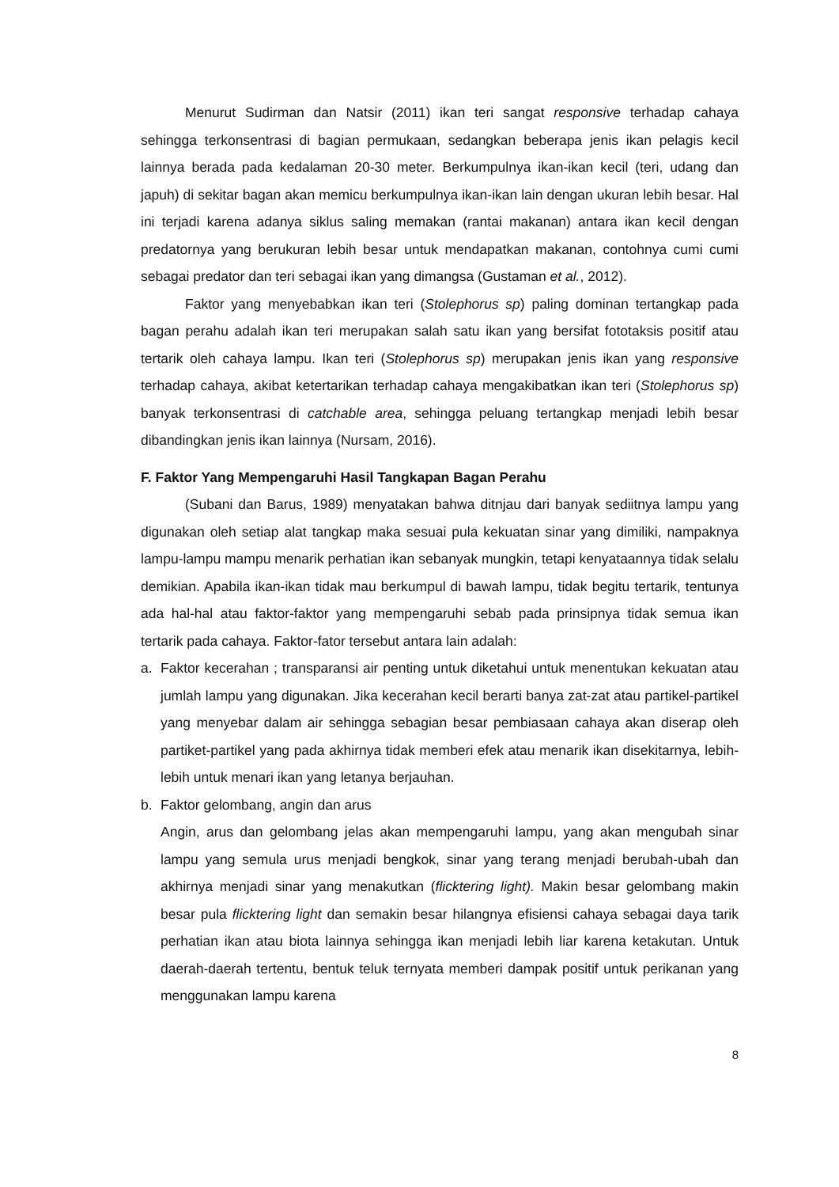Menurut Sudirman dan Natsir (2011) ikan teri sangat responsive terhadap cahaya sehingga terkonsentrasi di bagian permukaan, sedangkan beberapa jenis ikan pelagis kecil lainnya berada pada kedalaman 20-30 meter. Berkumpulnya ikan-ikan kecil (teri, udang dan japuh) di sekitar bagan akan memicu berkumpulnya ikan-ikan lain dengan ukuran lebih besar. Hal ini terjadi karena adanya siklus saling memakan (rantai makanan) antara ikan kecil dengan predatornya yang berukuran lebih besar untuk mendapatkan makanan, contohnya cumi cumi sebagai predator dan teri sebagai ikan yang dimangsa (Gustaman et al., 2012).
Faktor yang menyebabkan ikan teri (Stolephorus sp) paling dominan tertangkap pada bagan perahu adalah ikan teri merupakan salah satu ikan yang bersifat fototaksis positif atau tertarik oleh cahaya lampu. Ikan teri (Stolephorus sp) merupakan jenis ikan yang responsive terhadap cahaya, akibat ketertarikan terhadap cahaya mengakibatkan ikan teri (Stolephorus sp) banyak terkonsentrasi di catchable area, sehingga peluang tertangkap menjadi lebih besar dibandingkan jenis ikan lainnya (Nursam, 2016).
F. Faktor Yang Mempengaruhi Hasil Tangkapan Bagan Perahu
(Subani dan Barus, 1989) menyatakan bahwa ditnjau dari banyak sediitnya lampu yang digunakan oleh setiap alat tangkap maka sesuai pula kekuatan sinar yang dimiliki, nampaknya lampu-lampu mampu menarik perhatian ikan sebanyak mungkin, tetapi kenyataannya tidak selalu demikian. Apabila ikan-ikan tidak mau berkumpul di bawah lampu, tidak begitu tertarik, tentunya ada hal-hal atau faktor-faktor yang mempengaruhi sebab pada prinsipnya tidak semua ikan tertarik pada cahaya. Faktor-fator tersebut antara lain adalah:
a. Faktor kecerahan ; transparansi air penting untuk diketahui untuk menentukan kekuatan atau jumlah lampu yang digunakan. Jika kecerahan kecil berarti banya zat-zat atau partikel-partikel yang menyebar dalam air sehingga sebagian besar pembiasaan cahaya akan diserap oleh partiket-partikel yang pada akhirnya tidak memberi efek atau menarik ikan disekitarnya, lebih-lebih untuk menari ikan yang letanya berjauhan.
b. Faktor gelombang, angin dan arus
Angin, arus dan gelombang jelas akan mempengaruhi lampu, yang akan mengubah sinar lampu yang semula urus menjadi bengkok, sinar yang terang menjadi berubah-ubah dan akhirnya menjadi sinar yang menakutkan (flicktering light). Makin besar gelombang makin besar pula flicktering light dan semakin besar hilangnya efisiensi cahaya sebagai daya tarik perhatian ikan atau biota lainnya sehingga ikan menjadi lebih liar karena ketakutan. Untuk daerah-daerah tertentu, bentuk teluk ternyata memberi dampak positif untuk perikanan yang menggunakan lampu karena
8